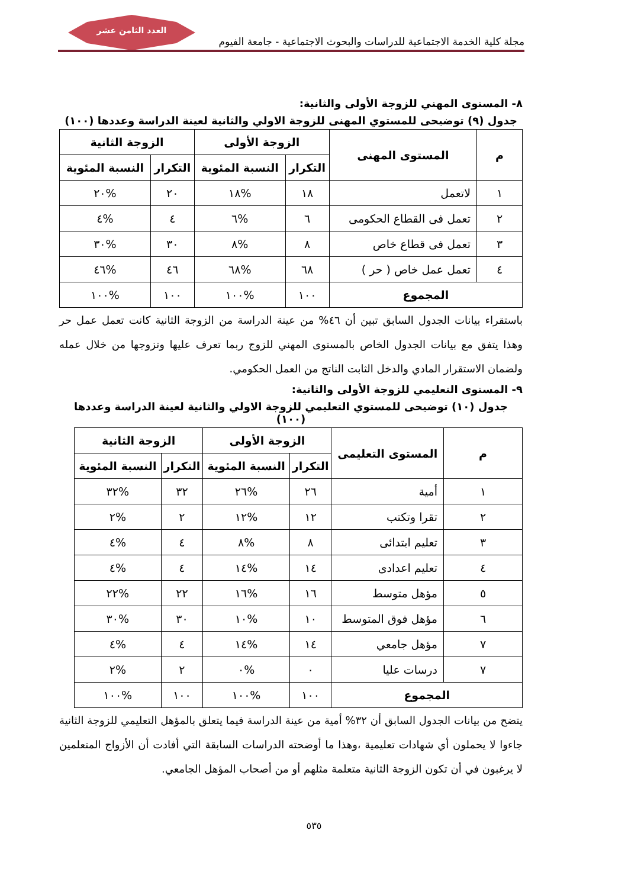العدد الثامن عشر
مجلة كلية الخدمة الاجتماعية للدراسات والبحوث الاجتماعية - جامعة الفيوم
٨- المستوى المهني للزوجة الأولى والثانية:
جدول (٩) توضيحى للمستوي المهنى للزوجة الاولي والثانية لعينة الدراسة وعددها (١٠٠)
| م | المستوى المهنى | الزوجة الأولى | | الزوجة الثانية | |
| --- | --- | --- | --- | --- | --- |
| | | التكرار | النسبة المئوية | التكرار | النسبة المئوية |
| ١ | لاتعمل | ١٨ | %١٨ | ٢٠ | %٢٠ |
| ٢ | تعمل فى القطاع الحكومى | ٦ | %٦ | ٤ | %٤ |
| ٣ | تعمل فى قطاع خاص | ٨ | %٨ | ٣٠ | %٣٠ |
| ٤ | تعمل عمل خاص ( حر ) | ٦٨ | %٦٨ | ٤٦ | %٤٦ |
| المجموع | | ١٠٠ | %١٠٠ | ١٠٠ | %١٠٠ |
باستقراء بيانات الجدول السابق تبين أن ٤٦% من عينة الدراسة من الزوجة الثانية كانت تعمل عمل حر وهذا يتفق مع بيانات الجدول الخاص بالمستوى المهني للزوج ربما تعرف عليها وتزوجها من خلال عمله ولضمان الاستقرار المادي والدخل الثابت الناتج من العمل الحكومي.
٩- المستوى التعليمي للزوجة الأولى والثانية:
جدول (١٠) توضيحى للمستوي التعليمي للزوجة الاولي والثانية لعينة الدراسة وعددها (١٠٠)
| م | المستوى التعليمى | الزوجة الأولى | | الزوجة الثانية | |
| --- | --- | --- | --- | --- | --- |
| | | التكرار | النسبة المئوية | التكرار | النسبة المئوية |
| ١ | أمية | ٢٦ | %٢٦ | ٣٢ | %٣٢ |
| ٢ | تقرا وتكتب | ١٢ | %١٢ | ٢ | %٢ |
| ٣ | تعليم ابتدائى | ٨ | %٨ | ٤ | %٤ |
| ٤ | تعليم اعدادى | ١٤ | %١٤ | ٤ | %٤ |
| ٥ | مؤهل متوسط | ١٦ | %١٦ | ٢٢ | %٢٢ |
| ٦ | مؤهل فوق المتوسط | ١٠ | %١٠ | ٣٠ | %٣٠ |
| ٧ | مؤهل جامعي | ١٤ | %١٤ | ٤ | %٤ |
| ٧ | درسات عليا | ٠ | %٠ | ٢ | %٢ |
| المجموع | | ١٠٠ | %١٠٠ | ١٠٠ | %١٠٠ |
يتضح من بيانات الجدول السابق أن ٣٢% أمية من عينة الدراسة فيما يتعلق بالمؤهل التعليمي للزوجة الثانية جاءوا لا يحملون أي شهادات تعليمية ،وهذا ما أوضحته الدراسات السابقة التي أفادت أن الأزواج المتعلمين لا يرغبون في أن تكون الزوجة الثانية متعلمة مثلهم أو من أصحاب المؤهل الجامعي.
٥٣٥